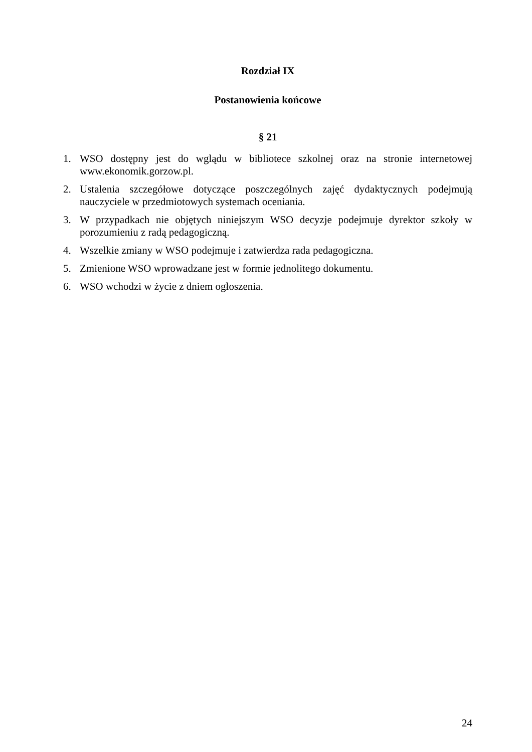Rozdział IX
Postanowienia końcowe
§ 21
1. WSO dostępny jest do wglądu w bibliotece szkolnej oraz na stronie internetowej www.ekonomik.gorzow.pl.
2. Ustalenia szczegółowe dotyczące poszczególnych zajęć dydaktycznych podejmują nauczyciele w przedmiotowych systemach oceniania.
3. W przypadkach nie objętych niniejszym WSO decyzje podejmuje dyrektor szkoły w porozumieniu z radą pedagogiczną.
4. Wszelkie zmiany w WSO podejmuje i zatwierdza rada pedagogiczna.
5. Zmienione WSO wprowadzane jest w formie jednolitego dokumentu.
6. WSO wchodzi w życie z dniem ogłoszenia.
24